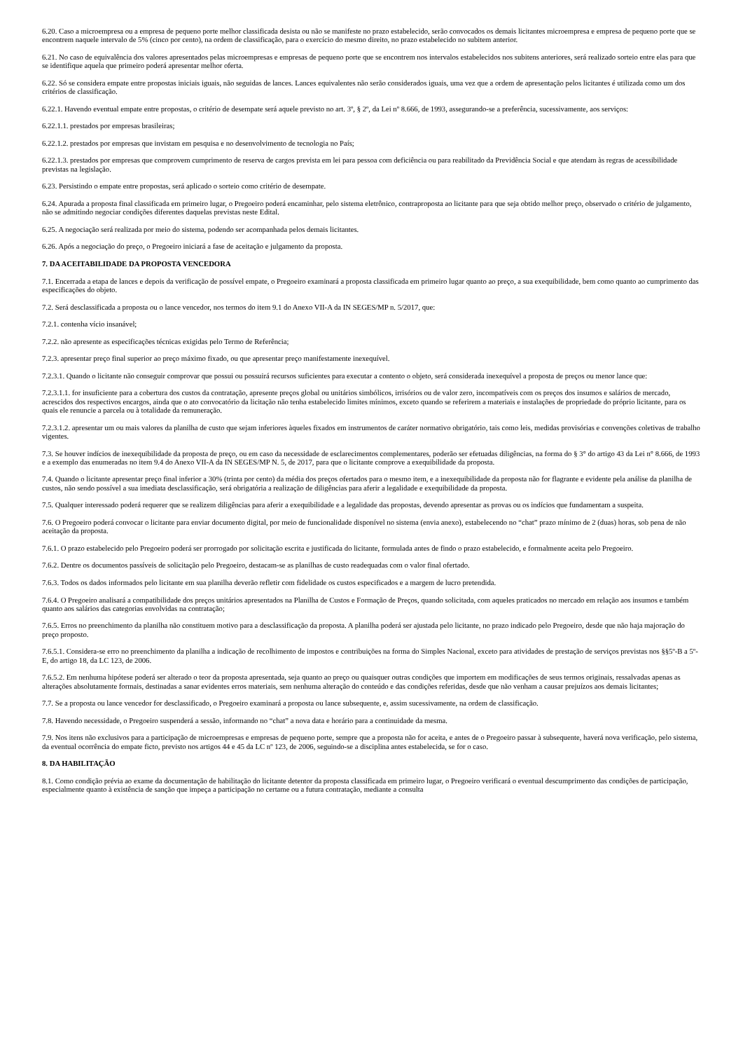6.20. Caso a microempresa ou a empresa de pequeno porte melhor classificada desista ou não se manifeste no prazo estabelecido, serão convocados os demais licitantes microempresa e empresa de pequeno porte que se encontrem naquele intervalo de 5% (cinco por cento), na ordem de classificação, para o exercício do mesmo direito, no prazo estabelecido no subitem anterior.
6.21. No caso de equivalência dos valores apresentados pelas microempresas e empresas de pequeno porte que se encontrem nos intervalos estabelecidos nos subitens anteriores, será realizado sorteio entre elas para que se identifique aquela que primeiro poderá apresentar melhor oferta.
6.22. Só se considera empate entre propostas iniciais iguais, não seguidas de lances. Lances equivalentes não serão considerados iguais, uma vez que a ordem de apresentação pelos licitantes é utilizada como um dos critérios de classificação.
6.22.1. Havendo eventual empate entre propostas, o critério de desempate será aquele previsto no art. 3º, § 2º, da Lei nº 8.666, de 1993, assegurando-se a preferência, sucessivamente, aos serviços:
6.22.1.1. prestados por empresas brasileiras;
6.22.1.2. prestados por empresas que invistam em pesquisa e no desenvolvimento de tecnologia no País;
6.22.1.3. prestados por empresas que comprovem cumprimento de reserva de cargos prevista em lei para pessoa com deficiência ou para reabilitado da Previdência Social e que atendam às regras de acessibilidade previstas na legislação.
6.23. Persistindo o empate entre propostas, será aplicado o sorteio como critério de desempate.
6.24. Apurada a proposta final classificada em primeiro lugar, o Pregoeiro poderá encaminhar, pelo sistema eletrônico, contraproposta ao licitante para que seja obtido melhor preço, observado o critério de julgamento, não se admitindo negociar condições diferentes daquelas previstas neste Edital.
6.25. A negociação será realizada por meio do sistema, podendo ser acompanhada pelos demais licitantes.
6.26. Após a negociação do preço, o Pregoeiro iniciará a fase de aceitação e julgamento da proposta.
7. DA ACEITABILIDADE DA PROPOSTA VENCEDORA
7.1. Encerrada a etapa de lances e depois da verificação de possível empate, o Pregoeiro examinará a proposta classificada em primeiro lugar quanto ao preço, a sua exequibilidade, bem como quanto ao cumprimento das especificações do objeto.
7.2. Será desclassificada a proposta ou o lance vencedor, nos termos do item 9.1 do Anexo VII-A da IN SEGES/MP n. 5/2017, que:
7.2.1. contenha vício insanável;
7.2.2. não apresente as especificações técnicas exigidas pelo Termo de Referência;
7.2.3. apresentar preço final superior ao preço máximo fixado, ou que apresentar preço manifestamente inexequível.
7.2.3.1. Quando o licitante não conseguir comprovar que possui ou possuirá recursos suficientes para executar a contento o objeto, será considerada inexequível a proposta de preços ou menor lance que:
7.2.3.1.1. for insuficiente para a cobertura dos custos da contratação, apresente preços global ou unitários simbólicos, irrisórios ou de valor zero, incompatíveis com os preços dos insumos e salários de mercado, acrescidos dos respectivos encargos, ainda que o ato convocatório da licitação não tenha estabelecido limites mínimos, exceto quando se referirem a materiais e instalações de propriedade do próprio licitante, para os quais ele renuncie a parcela ou à totalidade da remuneração.
7.2.3.1.2. apresentar um ou mais valores da planilha de custo que sejam inferiores àqueles fixados em instrumentos de caráter normativo obrigatório, tais como leis, medidas provisórias e convenções coletivas de trabalho vigentes.
7.3. Se houver indícios de inexequibilidade da proposta de preço, ou em caso da necessidade de esclarecimentos complementares, poderão ser efetuadas diligências, na forma do § 3° do artigo 43 da Lei n° 8.666, de 1993 e a exemplo das enumeradas no item 9.4 do Anexo VII-A da IN SEGES/MP N. 5, de 2017, para que o licitante comprove a exequibilidade da proposta.
7.4. Quando o licitante apresentar preço final inferior a 30% (trinta por cento) da média dos preços ofertados para o mesmo item, e a inexequibilidade da proposta não for flagrante e evidente pela análise da planilha de custos, não sendo possível a sua imediata desclassificação, será obrigatória a realização de diligências para aferir a legalidade e exequibilidade da proposta.
7.5. Qualquer interessado poderá requerer que se realizem diligências para aferir a exequibilidade e a legalidade das propostas, devendo apresentar as provas ou os indícios que fundamentam a suspeita.
7.6. O Pregoeiro poderá convocar o licitante para enviar documento digital, por meio de funcionalidade disponível no sistema (envia anexo), estabelecendo no “chat” prazo mínimo de 2 (duas) horas, sob pena de não aceitação da proposta.
7.6.1. O prazo estabelecido pelo Pregoeiro poderá ser prorrogado por solicitação escrita e justificada do licitante, formulada antes de findo o prazo estabelecido, e formalmente aceita pelo Pregoeiro.
7.6.2. Dentre os documentos passíveis de solicitação pelo Pregoeiro, destacam-se as planilhas de custo readequadas com o valor final ofertado.
7.6.3. Todos os dados informados pelo licitante em sua planilha deverão refletir com fidelidade os custos especificados e a margem de lucro pretendida.
7.6.4. O Pregoeiro analisará a compatibilidade dos preços unitários apresentados na Planilha de Custos e Formação de Preços, quando solicitada, com aqueles praticados no mercado em relação aos insumos e também quanto aos salários das categorias envolvidas na contratação;
7.6.5. Erros no preenchimento da planilha não constituem motivo para a desclassificação da proposta. A planilha poderá ser ajustada pelo licitante, no prazo indicado pelo Pregoeiro, desde que não haja majoração do preço proposto.
7.6.5.1. Considera-se erro no preenchimento da planilha a indicação de recolhimento de impostos e contribuições na forma do Simples Nacional, exceto para atividades de prestação de serviços previstas nos §§5º-B a 5º-E, do artigo 18, da LC 123, de 2006.
7.6.5.2. Em nenhuma hipótese poderá ser alterado o teor da proposta apresentada, seja quanto ao preço ou quaisquer outras condições que importem em modificações de seus termos originais, ressalvadas apenas as alterações absolutamente formais, destinadas a sanar evidentes erros materiais, sem nenhuma alteração do conteúdo e das condições referidas, desde que não venham a causar prejuízos aos demais licitantes;
7.7. Se a proposta ou lance vencedor for desclassificado, o Pregoeiro examinará a proposta ou lance subsequente, e, assim sucessivamente, na ordem de classificação.
7.8. Havendo necessidade, o Pregoeiro suspenderá a sessão, informando no “chat” a nova data e horário para a continuidade da mesma.
7.9. Nos itens não exclusivos para a participação de microempresas e empresas de pequeno porte, sempre que a proposta não for aceita, e antes de o Pregoeiro passar à subsequente, haverá nova verificação, pelo sistema, da eventual ocorrência do empate ficto, previsto nos artigos 44 e 45 da LC nº 123, de 2006, seguindo-se a disciplina antes estabelecida, se for o caso.
8. DA HABILITAÇÃO
8.1. Como condição prévia ao exame da documentação de habilitação do licitante detentor da proposta classificada em primeiro lugar, o Pregoeiro verificará o eventual descumprimento das condições de participação, especialmente quanto à existência de sanção que impeça a participação no certame ou a futura contratação, mediante a consulta